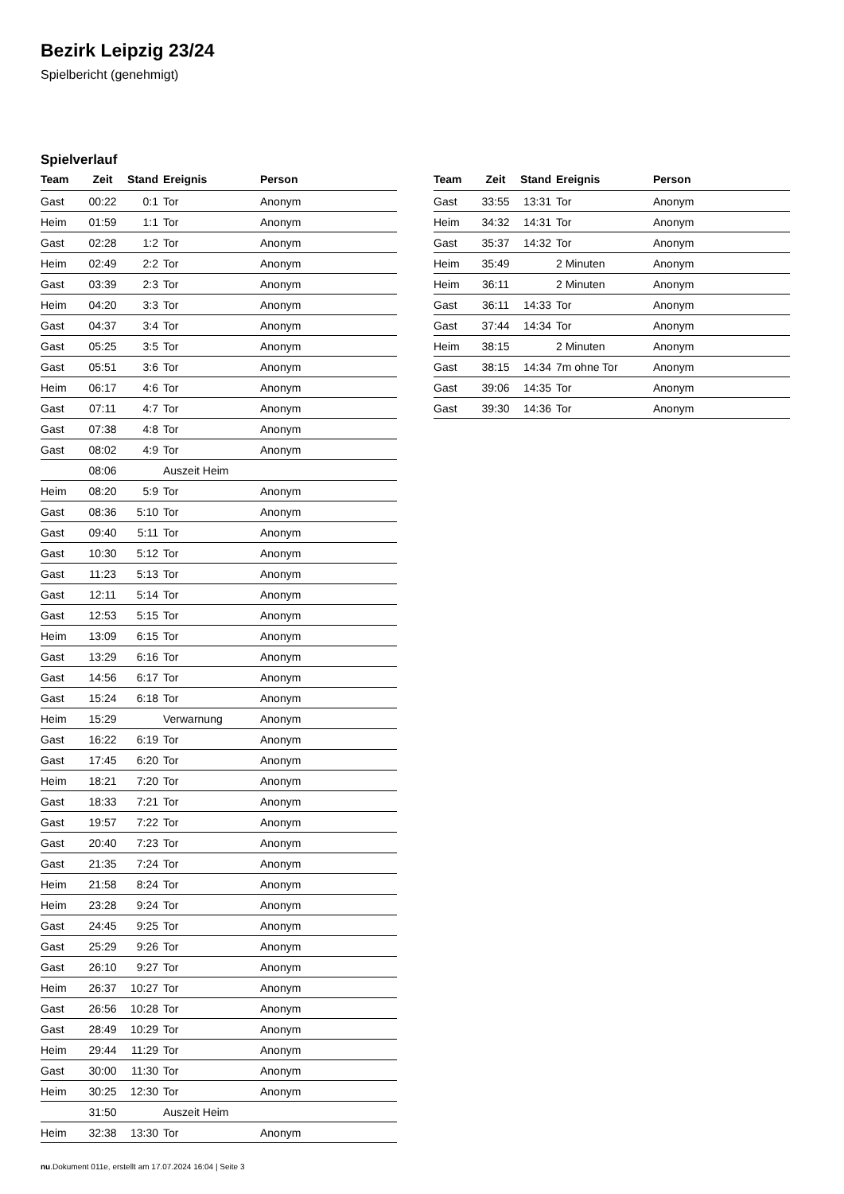Bezirk Leipzig 23/24
Spielbericht (genehmigt)
Spielverlauf
| Team | Zeit | Stand | Ereignis | Person |
| --- | --- | --- | --- | --- |
| Gast | 00:22 | 0:1 | Tor | Anonym |
| Heim | 01:59 | 1:1 | Tor | Anonym |
| Gast | 02:28 | 1:2 | Tor | Anonym |
| Heim | 02:49 | 2:2 | Tor | Anonym |
| Gast | 03:39 | 2:3 | Tor | Anonym |
| Heim | 04:20 | 3:3 | Tor | Anonym |
| Gast | 04:37 | 3:4 | Tor | Anonym |
| Gast | 05:25 | 3:5 | Tor | Anonym |
| Gast | 05:51 | 3:6 | Tor | Anonym |
| Heim | 06:17 | 4:6 | Tor | Anonym |
| Gast | 07:11 | 4:7 | Tor | Anonym |
| Gast | 07:38 | 4:8 | Tor | Anonym |
| Gast | 08:02 | 4:9 | Tor | Anonym |
| | 08:06 | | Auszeit Heim | |
| Heim | 08:20 | 5:9 | Tor | Anonym |
| Gast | 08:36 | 5:10 | Tor | Anonym |
| Gast | 09:40 | 5:11 | Tor | Anonym |
| Gast | 10:30 | 5:12 | Tor | Anonym |
| Gast | 11:23 | 5:13 | Tor | Anonym |
| Gast | 12:11 | 5:14 | Tor | Anonym |
| Gast | 12:53 | 5:15 | Tor | Anonym |
| Heim | 13:09 | 6:15 | Tor | Anonym |
| Gast | 13:29 | 6:16 | Tor | Anonym |
| Gast | 14:56 | 6:17 | Tor | Anonym |
| Gast | 15:24 | 6:18 | Tor | Anonym |
| Heim | 15:29 | | Verwarnung | Anonym |
| Gast | 16:22 | 6:19 | Tor | Anonym |
| Gast | 17:45 | 6:20 | Tor | Anonym |
| Heim | 18:21 | 7:20 | Tor | Anonym |
| Gast | 18:33 | 7:21 | Tor | Anonym |
| Gast | 19:57 | 7:22 | Tor | Anonym |
| Gast | 20:40 | 7:23 | Tor | Anonym |
| Gast | 21:35 | 7:24 | Tor | Anonym |
| Heim | 21:58 | 8:24 | Tor | Anonym |
| Heim | 23:28 | 9:24 | Tor | Anonym |
| Gast | 24:45 | 9:25 | Tor | Anonym |
| Gast | 25:29 | 9:26 | Tor | Anonym |
| Gast | 26:10 | 9:27 | Tor | Anonym |
| Heim | 26:37 | 10:27 | Tor | Anonym |
| Gast | 26:56 | 10:28 | Tor | Anonym |
| Gast | 28:49 | 10:29 | Tor | Anonym |
| Heim | 29:44 | 11:29 | Tor | Anonym |
| Gast | 30:00 | 11:30 | Tor | Anonym |
| Heim | 30:25 | 12:30 | Tor | Anonym |
| | 31:50 | | Auszeit Heim | |
| Heim | 32:38 | 13:30 | Tor | Anonym |
| Team | Zeit | Stand | Ereignis | Person |
| --- | --- | --- | --- | --- |
| Gast | 33:55 | 13:31 | Tor | Anonym |
| Heim | 34:32 | 14:31 | Tor | Anonym |
| Gast | 35:37 | 14:32 | Tor | Anonym |
| Heim | 35:49 | | 2 Minuten | Anonym |
| Heim | 36:11 | | 2 Minuten | Anonym |
| Gast | 36:11 | 14:33 | Tor | Anonym |
| Gast | 37:44 | 14:34 | Tor | Anonym |
| Heim | 38:15 | | 2 Minuten | Anonym |
| Gast | 38:15 | 14:34 | 7m ohne Tor | Anonym |
| Gast | 39:06 | 14:35 | Tor | Anonym |
| Gast | 39:30 | 14:36 | Tor | Anonym |
nu.Dokument 011e, erstellt am 17.07.2024 16:04 | Seite 3